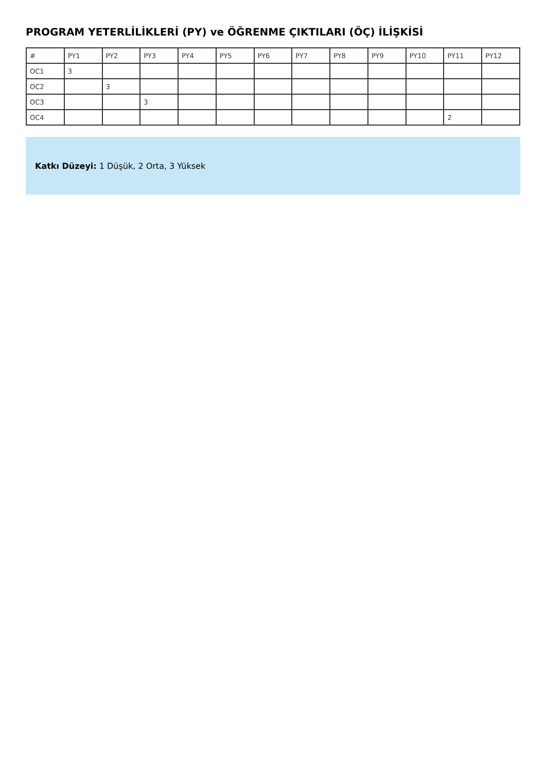PROGRAM YETERLİLİKLERİ (PY) ve ÖĞRENME ÇIKTILARI (ÖÇ) İLİŞKİSİ
| # | PY1 | PY2 | PY3 | PY4 | PY5 | PY6 | PY7 | PY8 | PY9 | PY10 | PY11 | PY12 |
| --- | --- | --- | --- | --- | --- | --- | --- | --- | --- | --- | --- | --- |
| OC1 | 3 | | | | | | | | | | | |
| OC2 | | 3 | | | | | | | | | | |
| OC3 | | | 3 | | | | | | | | | |
| OC4 | | | | | | | | | | | 2 | |
Katkı Düzeyi: 1 Düşük, 2 Orta, 3 Yüksek